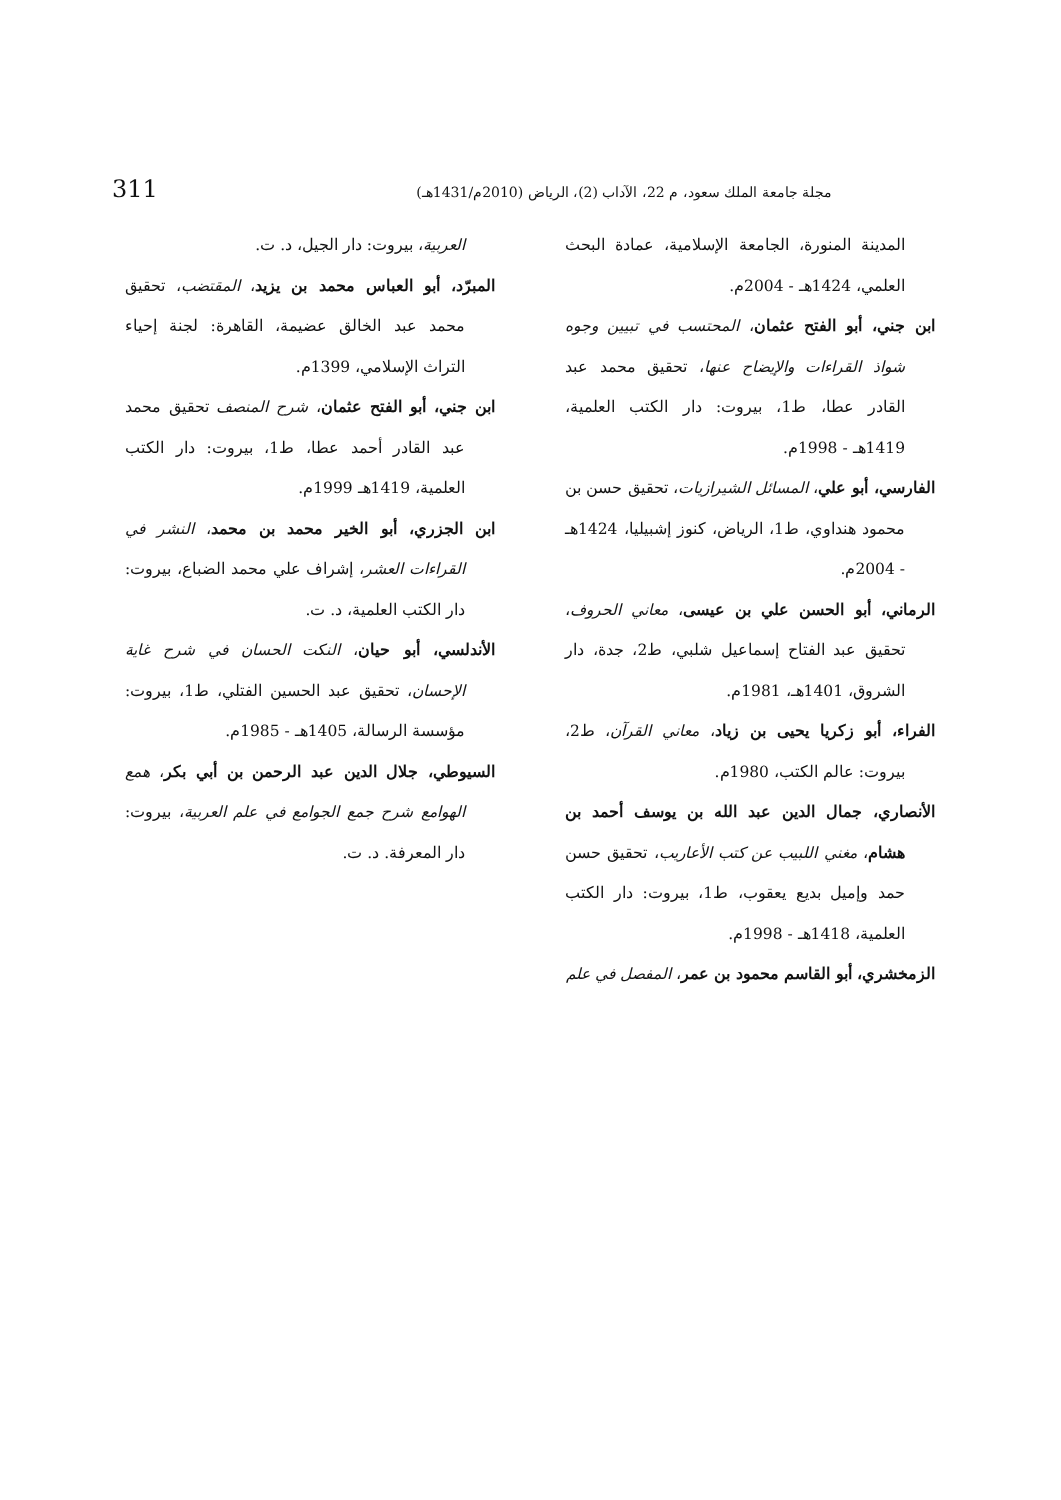311 مجلة جامعة الملك سعود، م 22، الآداب (2)، الرياض (2010م/1431هـ)
المدينة المنورة، الجامعة الإسلامية، عمادة البحث العلمي، 1424هـ - 2004م.
ابن جني، أبو الفتح عثمان، المحتسب في تبيين وجوه شواذ القراءات والإيضاح عنها، تحقيق محمد عبد القادر عطا، ط1، بيروت: دار الكتب العلمية، 1419هـ - 1998م.
الفارسي، أبو علي، المسائل الشيرازيات، تحقيق حسن بن محمود هنداوي، ط1، الرياض، كنوز إشبيليا، 1424هـ - 2004م.
الرماني، أبو الحسن علي بن عيسى، معاني الحروف، تحقيق عبد الفتاح إسماعيل شلبي، ط2، جدة، دار الشروق، 1401هـ، 1981م.
الفراء، أبو زكريا يحيى بن زياد، معاني القرآن، ط2، بيروت: عالم الكتب، 1980م.
الأنصاري، جمال الدين عبد الله بن يوسف أحمد بن هشام، مغني اللبيب عن كتب الأعاريب، تحقيق حسن حمد وإميل بديع يعقوب، ط1، بيروت: دار الكتب العلمية، 1418هـ - 1998م.
الزمخشري، أبو القاسم محمود بن عمر، المفصل في علم
العربية، بيروت: دار الجيل، د. ت.
المبرّد، أبو العباس محمد بن يزيد، المقتضب، تحقيق محمد عبد الخالق عضيمة، القاهرة: لجنة إحياء التراث الإسلامي، 1399م.
ابن جني، أبو الفتح عثمان، شرح المنصف تحقيق محمد عبد القادر أحمد عطا، ط1، بيروت: دار الكتب العلمية، 1419هـ 1999م.
ابن الجزري، أبو الخير محمد بن محمد، النشر في القراءات العشر، إشراف علي محمد الضباع، بيروت: دار الكتب العلمية، د. ت.
الأندلسي، أبو حيان، النكت الحسان في شرح غاية الإحسان، تحقيق عبد الحسين الفتلي، ط1، بيروت: مؤسسة الرسالة، 1405هـ - 1985م.
السيوطي، جلال الدين عبد الرحمن بن أبي بكر، همع الهوامع شرح جمع الجوامع في علم العربية، بيروت: دار المعرفة. د. ت.